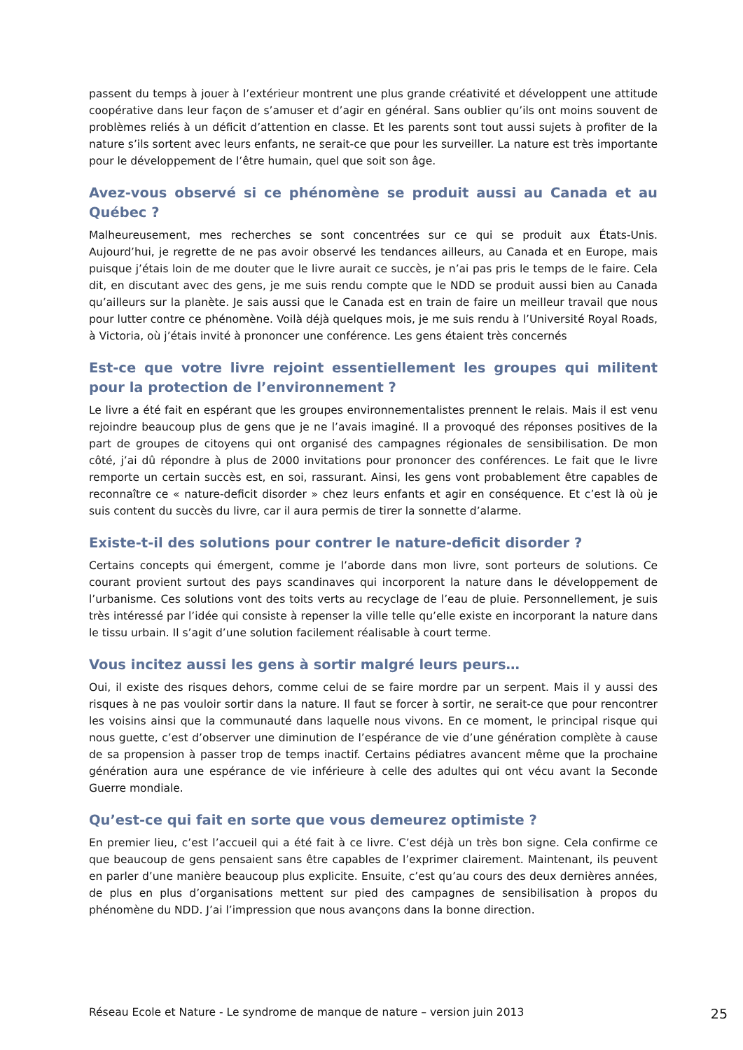passent du temps à jouer à l’extérieur montrent une plus grande créativité et développent une attitude coopérative dans leur façon de s’amuser et d’agir en général. Sans oublier qu’ils ont moins souvent de problèmes reliés à un déficit d’attention en classe. Et les parents sont tout aussi sujets à profiter de la nature s’ils sortent avec leurs enfants, ne serait-ce que pour les surveiller. La nature est très importante pour le développement de l’être humain, quel que soit son âge.
Avez-vous observé si ce phénomène se produit aussi au Canada et au Québec ?
Malheureusement, mes recherches se sont concentrées sur ce qui se produit aux États-Unis. Aujourd’hui, je regrette de ne pas avoir observé les tendances ailleurs, au Canada et en Europe, mais puisque j’étais loin de me douter que le livre aurait ce succès, je n’ai pas pris le temps de le faire. Cela dit, en discutant avec des gens, je me suis rendu compte que le NDD se produit aussi bien au Canada qu’ailleurs sur la planète. Je sais aussi que le Canada est en train de faire un meilleur travail que nous pour lutter contre ce phénomène. Voilà déjà quelques mois, je me suis rendu à l’Université Royal Roads, à Victoria, où j’étais invité à prononcer une conférence. Les gens étaient très concernés
Est-ce que votre livre rejoint essentiellement les groupes qui militent pour la protection de l’environnement ?
Le livre a été fait en espérant que les groupes environnementalistes prennent le relais. Mais il est venu rejoindre beaucoup plus de gens que je ne l’avais imaginé. Il a provoqué des réponses positives de la part de groupes de citoyens qui ont organisé des campagnes régionales de sensibilisation. De mon côté, j’ai dû répondre à plus de 2000 invitations pour prononcer des conférences. Le fait que le livre remporte un certain succès est, en soi, rassurant. Ainsi, les gens vont probablement être capables de reconnaître ce « nature-deficit disorder » chez leurs enfants et agir en conséquence. Et c’est là où je suis content du succès du livre, car il aura permis de tirer la sonnette d’alarme.
Existe-t-il des solutions pour contrer le nature-deficit disorder ?
Certains concepts qui émergent, comme je l’aborde dans mon livre, sont porteurs de solutions. Ce courant provient surtout des pays scandinaves qui incorporent la nature dans le développement de l’urbanisme. Ces solutions vont des toits verts au recyclage de l’eau de pluie. Personnellement, je suis très intéressé par l’idée qui consiste à repenser la ville telle qu’elle existe en incorporant la nature dans le tissu urbain. Il s’agit d’une solution facilement réalisable à court terme.
Vous incitez aussi les gens à sortir malgré leurs peurs…
Oui, il existe des risques dehors, comme celui de se faire mordre par un serpent. Mais il y aussi des risques à ne pas vouloir sortir dans la nature. Il faut se forcer à sortir, ne serait-ce que pour rencontrer les voisins ainsi que la communauté dans laquelle nous vivons. En ce moment, le principal risque qui nous guette, c’est d’observer une diminution de l’espérance de vie d’une génération complète à cause de sa propension à passer trop de temps inactif. Certains pédiatres avancent même que la prochaine génération aura une espérance de vie inférieure à celle des adultes qui ont vécu avant la Seconde Guerre mondiale.
Qu’est-ce qui fait en sorte que vous demeurez optimiste ?
En premier lieu, c’est l’accueil qui a été fait à ce livre. C’est déjà un très bon signe. Cela confirme ce que beaucoup de gens pensaient sans être capables de l’exprimer clairement. Maintenant, ils peuvent en parler d’une manière beaucoup plus explicite. Ensuite, c’est qu’au cours des deux dernières années, de plus en plus d’organisations mettent sur pied des campagnes de sensibilisation à propos du phénomène du NDD. J’ai l’impression que nous avançons dans la bonne direction.
Réseau Ecole et Nature - Le syndrome de manque de nature – version juin 2013 25